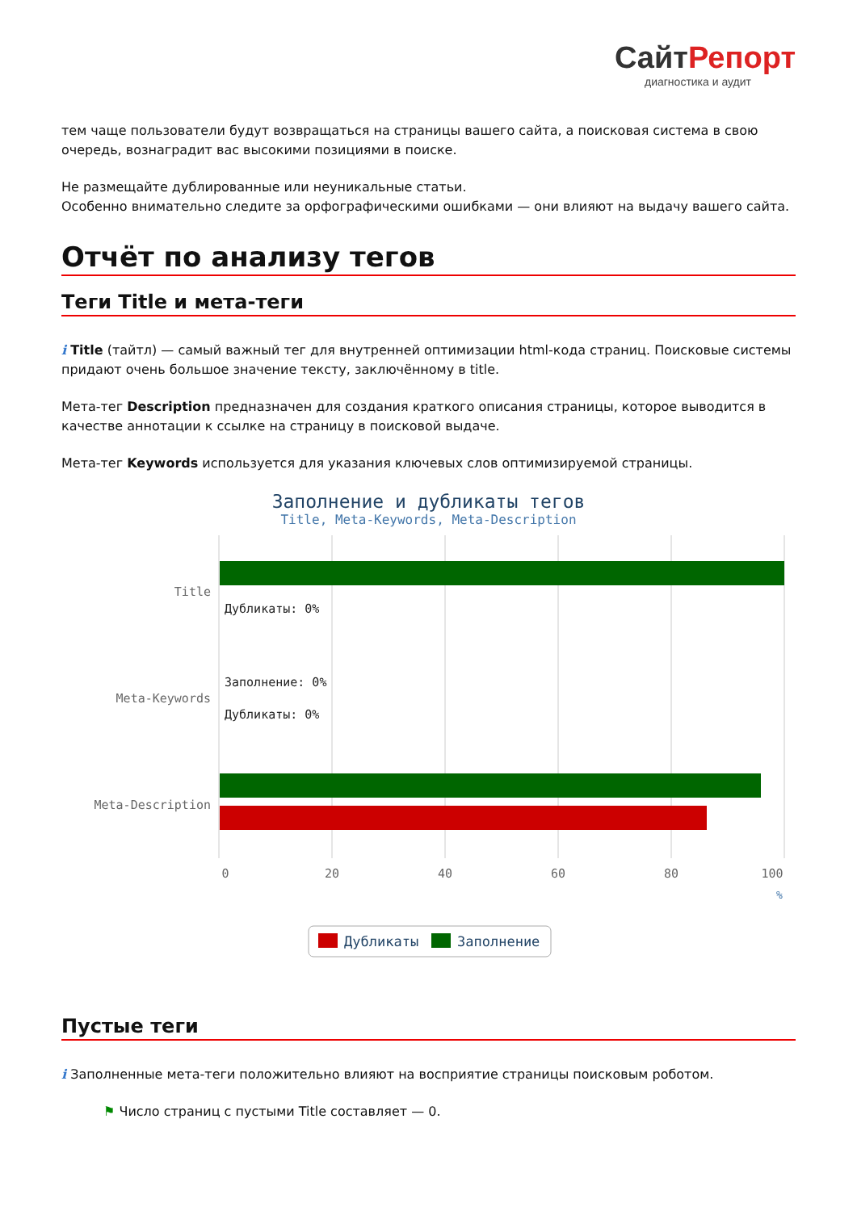СайтРепорт
диагностика и аудит
тем чаще пользователи будут возвращаться на страницы вашего сайта, а поисковая система в свою очередь, вознаградит вас высокими позициями в поиске.
Не размещайте дублированные или неуникальные статьи.
Особенно внимательно следите за орфографическими ошибками — они влияют на выдачу вашего сайта.
Отчёт по анализу тегов
Теги Title и мета-теги
i Title (тайтл) — самый важный тег для внутренней оптимизации html-кода страниц. Поисковые системы придают очень большое значение тексту, заключённому в title.
Мета-тег Description предназначен для создания краткого описания страницы, которое выводится в качестве аннотации к ссылке на страницу в поисковой выдаче.
Мета-тег Keywords используется для указания ключевых слов оптимизируемой страницы.
Заполнение и дубликаты тегов
Title, Meta-Keywords, Meta-Description
Title
Meta-Keywords
Meta-Description
Дубликаты: 0%
Заполнение: 0%
Дубликаты: 0%
0
20
40
60
80
100
%
Дубликаты
Заполнение
Пустые теги
i Заполненные мета-теги положительно влияют на восприятие страницы поисковым роботом.
⚑ Число страниц с пустыми Title составляет — 0.